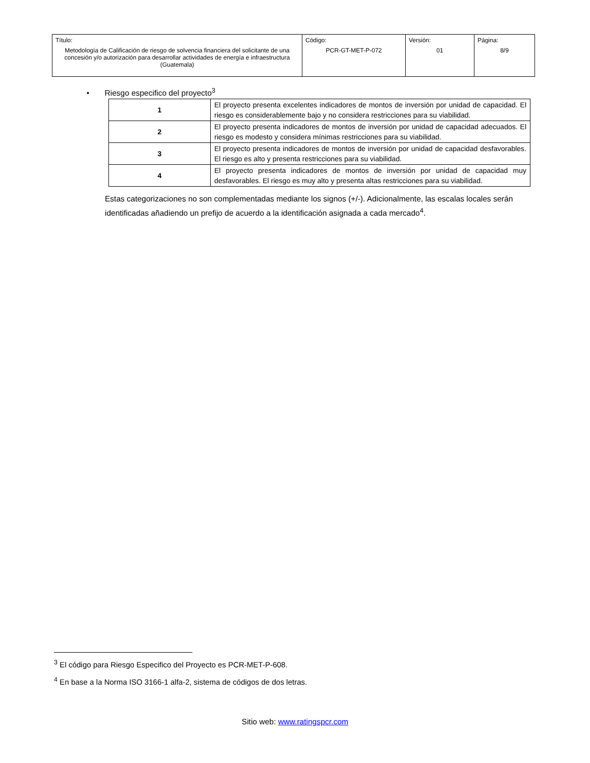| Título: Metodología de Calificación de riesgo de solvencia financiera del solicitante de una concesión y/o autorización para desarrollar actividades de energía e infraestructura (Guatemala) | Código: PCR-GT-MET-P-072 | Versión: 01 | Página: 8/9 |
• Riesgo especifico del proyecto<sup>3</sup>
| 1 | El proyecto presenta excelentes indicadores de montos de inversión por unidad de capacidad. El riesgo es considerablemente bajo y no considera restricciones para su viabilidad. |
| 2 | El proyecto presenta indicadores de montos de inversión por unidad de capacidad adecuados. El riesgo es modesto y considera mínimas restricciones para su viabilidad. |
| 3 | El proyecto presenta indicadores de montos de inversión por unidad de capacidad desfavorables. El riesgo es alto y presenta restricciones para su viabilidad. |
| 4 | El proyecto presenta indicadores de montos de inversión por unidad de capacidad muy desfavorables. El riesgo es muy alto y presenta altas restricciones para su viabilidad. |
Estas categorizaciones no son complementadas mediante los signos (+/-). Adicionalmente, las escalas locales serán identificadas añadiendo un prefijo de acuerdo a la identificación asignada a cada mercado<sup>4</sup>.
<sup>3</sup> El código para Riesgo Especifico del Proyecto es PCR-MET-P-608.
<sup>4</sup> En base a la Norma ISO 3166-1 alfa-2, sistema de códigos de dos letras.
Sitio web: www.ratingspcr.com